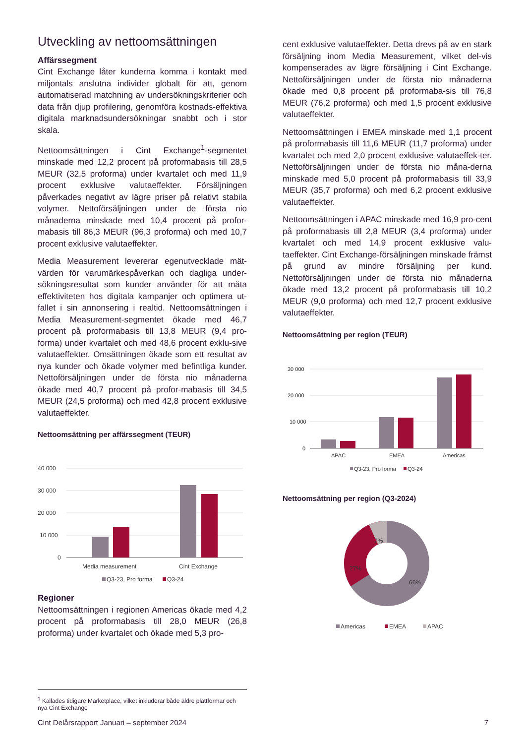Utveckling av nettoomsättningen
Affärssegment
Cint Exchange låter kunderna komma i kontakt med miljontals anslutna individer globalt för att, genom automatiserad matchning av undersökningskriterier och data från djup profilering, genomföra kostnads-effektiva digitala marknadsundersökningar snabbt och i stor skala.
Nettoomsättningen i Cint Exchange<sup>1</sup>-segmentet minskade med 12,2 procent på proformabasis till 28,5 MEUR (32,5 proforma) under kvartalet och med 11,9 procent exklusive valutaeffekter. Försäljningen påverkades negativt av lägre priser på relativt stabila volymer. Nettoförsäljningen under de första nio månaderna minskade med 10,4 procent på profor-mabasis till 86,3 MEUR (96,3 proforma) och med 10,7 procent exklusive valutaeffekter.
Media Measurement levererar egenutvecklade mät-värden för varumärkespåverkan och dagliga under-sökningsresultat som kunder använder för att mäta effektiviteten hos digitala kampanjer och optimera ut-fallet i sin annonsering i realtid. Nettoomsättningen i Media Measurement-segmentet ökade med 46,7 procent på proformabasis till 13,8 MEUR (9,4 pro-forma) under kvartalet och med 48,6 procent exklu-sive valutaeffekter. Omsättningen ökade som ett resultat av nya kunder och ökade volymer med befintliga kunder. Nettoförsäljningen under de första nio månaderna ökade med 40,7 procent på profor-mabasis till 34,5 MEUR (24,5 proforma) och med 42,8 procent exklusive valutaeffekter.
Nettoomsättning per affärssegment (TEUR)
40 000
30 000
20 000
10 000
0
Media measurement
Cint Exchange
Q3-23, Pro forma
Q3-24
Regioner
Nettoomsättningen i regionen Americas ökade med 4,2 procent på proformabasis till 28,0 MEUR (26,8 proforma) under kvartalet och ökade med 5,3 pro-
cent exklusive valutaeffekter. Detta drevs på av en stark försäljning inom Media Measurement, vilket del-vis kompenserades av lägre försäljning i Cint Exchange. Nettoförsäljningen under de första nio månaderna ökade med 0,8 procent på proformaba-sis till 76,8 MEUR (76,2 proforma) och med 1,5 procent exklusive valutaeffekter.
Nettoomsättningen i EMEA minskade med 1,1 procent på proformabasis till 11,6 MEUR (11,7 proforma) under kvartalet och med 2,0 procent exklusive valutaeffek-ter. Nettoförsäljningen under de första nio måna-derna minskade med 5,0 procent på proformabasis till 33,9 MEUR (35,7 proforma) och med 6,2 procent exklusive valutaeffekter.
Nettoomsättningen i APAC minskade med 16,9 pro-cent på proformabasis till 2,8 MEUR (3,4 proforma) under kvartalet och med 14,9 procent exklusive valu-taeffekter. Cint Exchange-försäljningen minskade främst på grund av mindre försäljning per kund. Nettoförsäljningen under de första nio månaderna ökade med 13,2 procent på proformabasis till 10,2 MEUR (9,0 proforma) och med 12,7 procent exklusive valutaeffekter.
Nettoomsättning per region (TEUR)
30 000
20 000
10 000
0
APAC
EMEA
Americas
Q3-23, Pro forma
Q3-24
Nettoomsättning per region (Q3-2024)
7%
27%
66%
Americas
EMEA
APAC
<sup>1</sup> Kallades tidigare Marketplace, vilket inkluderar både äldre plattformar och nya Cint Exchange
Cint Delårsrapport Januari – september 2024 7